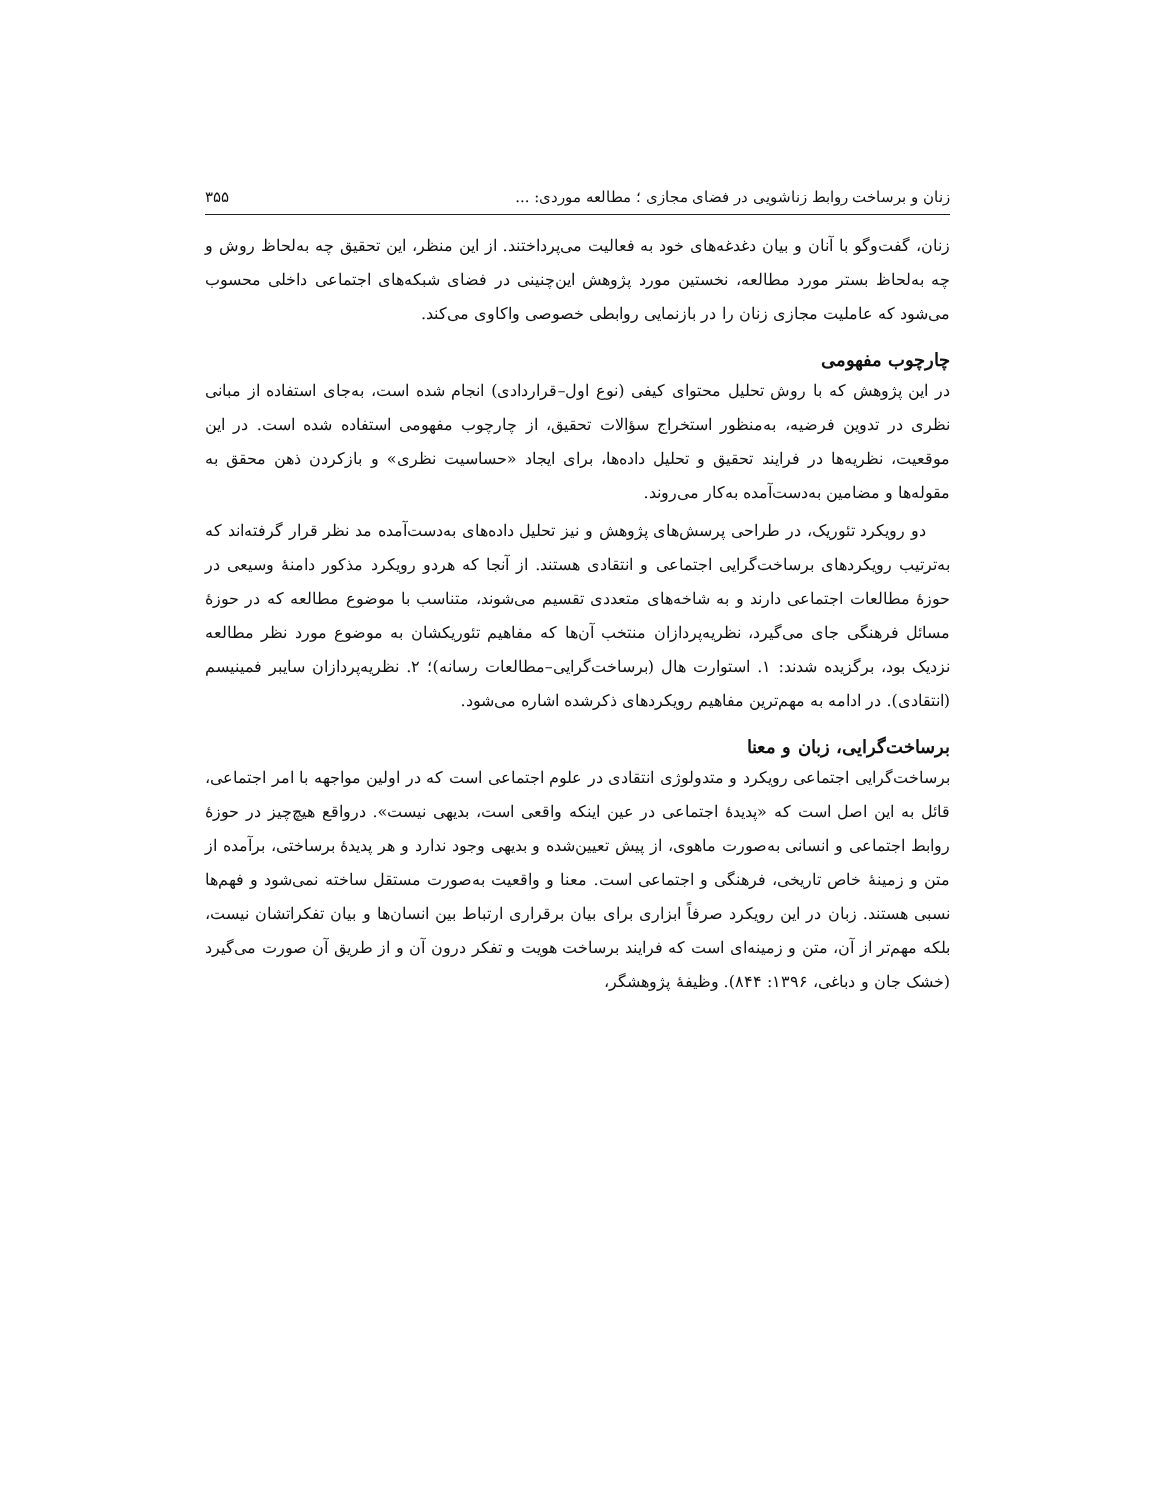زنان و برساخت روابط زناشویی در فضای مجازی ؛ مطالعه موردی: ... ۳۵۵
زنان، گفت‌وگو با آنان و بیان دغدغه‌های خود به فعالیت می‌پرداختند. از این منظر، این تحقیق چه به‌لحاظ روش و چه به‌لحاظ بستر مورد مطالعه، نخستین مورد پژوهش این‌چنینی در فضای شبکه‌های اجتماعی داخلی محسوب می‌شود که عاملیت مجازی زنان را در بازنمایی روابطی خصوصی واکاوی می‌کند.
چارچوب مفهومی
در این پژوهش که با روش تحلیل محتوای کیفی (نوع اول–قراردادی) انجام شده است، به‌جای استفاده از مبانی نظری در تدوین فرضیه، به‌منظور استخراج سؤالات تحقیق، از چارچوب مفهومی استفاده شده است. در این موقعیت، نظریه‌ها در فرایند تحقیق و تحلیل داده‌ها، برای ایجاد «حساسیت نظری» و بازکردن ذهن محقق به مقوله‌ها و مضامین به‌دست‌آمده به‌کار می‌روند.
دو رویکرد تئوریک، در طراحی پرسش‌های پژوهش و نیز تحلیل داده‌های به‌دست‌آمده مد نظر قرار گرفته‌اند که به‌ترتیب رویکردهای برساخت‌گرایی اجتماعی و انتقادی هستند. از آنجا که هردو رویکرد مذکور دامنهٔ وسیعی در حوزهٔ مطالعات اجتماعی دارند و به شاخه‌های متعددی تقسیم می‌شوند، متناسب با موضوع مطالعه که در حوزهٔ مسائل فرهنگی جای می‌گیرد، نظریه‌پردازان منتخب آن‌ها که مفاهیم تئوریکشان به موضوع مورد نظر مطالعه نزدیک بود، برگزیده شدند: ۱. استوارت هال (برساخت‌گرایی–مطالعات رسانه)؛ ۲. نظریه‌پردازان سایبر فمینیسم (انتقادی). در ادامه به مهم‌ترین مفاهیم رویکردهای ذکرشده اشاره می‌شود.
برساخت‌گرایی، زبان و معنا
برساخت‌گرایی اجتماعی رویکرد و متدولوژی انتقادی در علوم اجتماعی است که در اولین مواجهه با امر اجتماعی، قائل به این اصل است که «پدیدهٔ اجتماعی در عین اینکه واقعی است، بدیهی نیست». درواقع هیچ‌چیز در حوزهٔ روابط اجتماعی و انسانی به‌صورت ماهوی، از پیش تعیین‌شده و بدیهی وجود ندارد و هر پدیدهٔ برساختی، برآمده از متن و زمینهٔ خاص تاریخی، فرهنگی و اجتماعی است. معنا و واقعیت به‌صورت مستقل ساخته نمی‌شود و فهم‌ها نسبی هستند. زبان در این رویکرد صرفاً ابزاری برای بیان برقراری ارتباط بین انسان‌ها و بیان تفکراتشان نیست، بلکه مهم‌تر از آن، متن و زمینه‌ای است که فرایند برساخت هویت و تفکر درون آن و از طریق آن صورت می‌گیرد (خشک جان و دباغی، ۱۳۹۶: ۸۴۴). وظیفهٔ پژوهشگر،